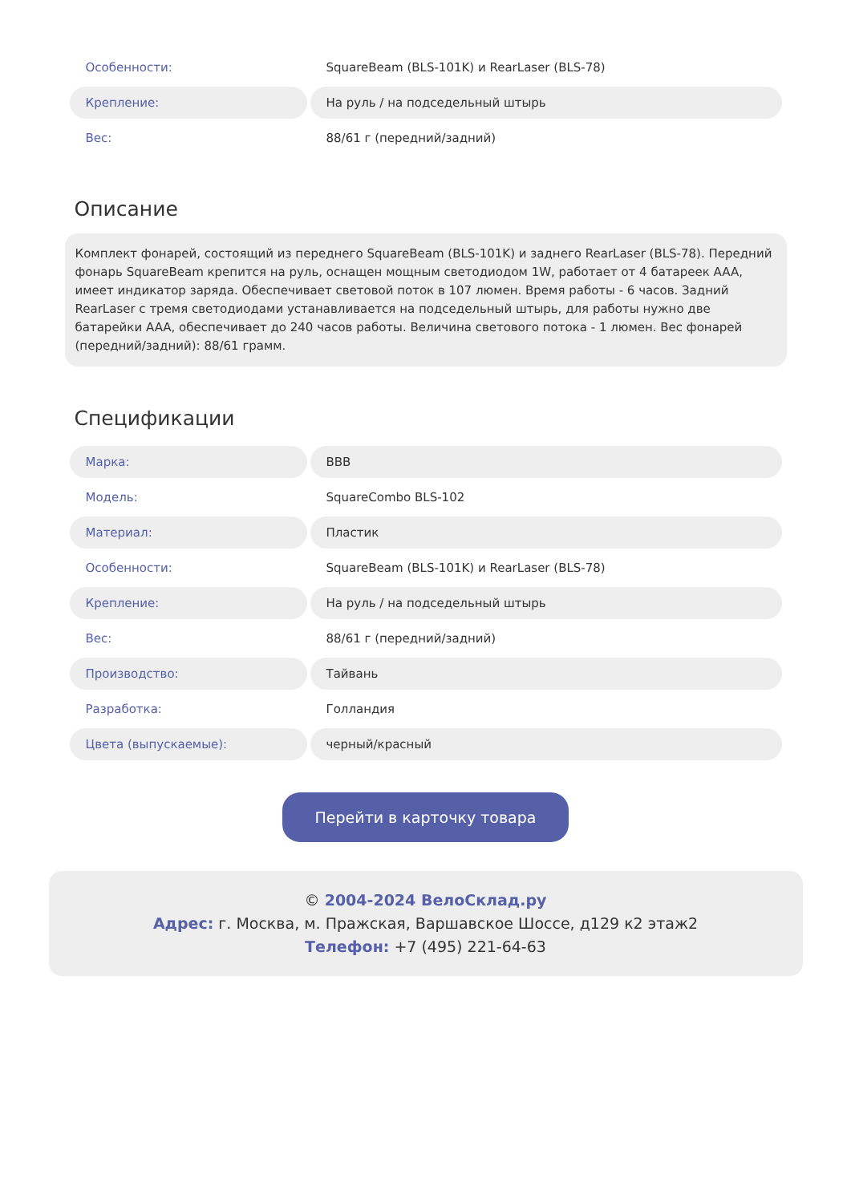| Особенности: | SquareBeam (BLS-101K) и RearLaser (BLS-78) |
| Крепление: | На руль / на подседельный штырь |
| Вес: | 88/61 г (передний/задний) |
Описание
Комплект фонарей, состоящий из переднего SquareBeam (BLS-101K) и заднего RearLaser (BLS-78). Передний фонарь SquareBeam крепится на руль, оснащен мощным светодиодом 1W, работает от 4 батареек AAA, имеет индикатор заряда. Обеспечивает световой поток в 107 люмен. Время работы - 6 часов. Задний RearLaser с тремя светодиодами устанавливается на подседельный штырь, для работы нужно две батарейки AAA, обеспечивает до 240 часов работы. Величина светового потока - 1 люмен. Вес фонарей (передний/задний): 88/61 грамм.
Спецификации
| Марка: | BBB |
| Модель: | SquareCombo BLS-102 |
| Материал: | Пластик |
| Особенности: | SquareBeam (BLS-101K) и RearLaser (BLS-78) |
| Крепление: | На руль / на подседельный штырь |
| Вес: | 88/61 г (передний/задний) |
| Производство: | Тайвань |
| Разработка: | Голландия |
| Цвета (выпускаемые): | черный/красный |
Перейти в карточку товара
© 2004-2024 ВелоСклад.ру
Адрес: г. Москва, м. Пражская, Варшавское Шоссе, д129 к2 этаж2
Телефон: +7 (495) 221-64-63